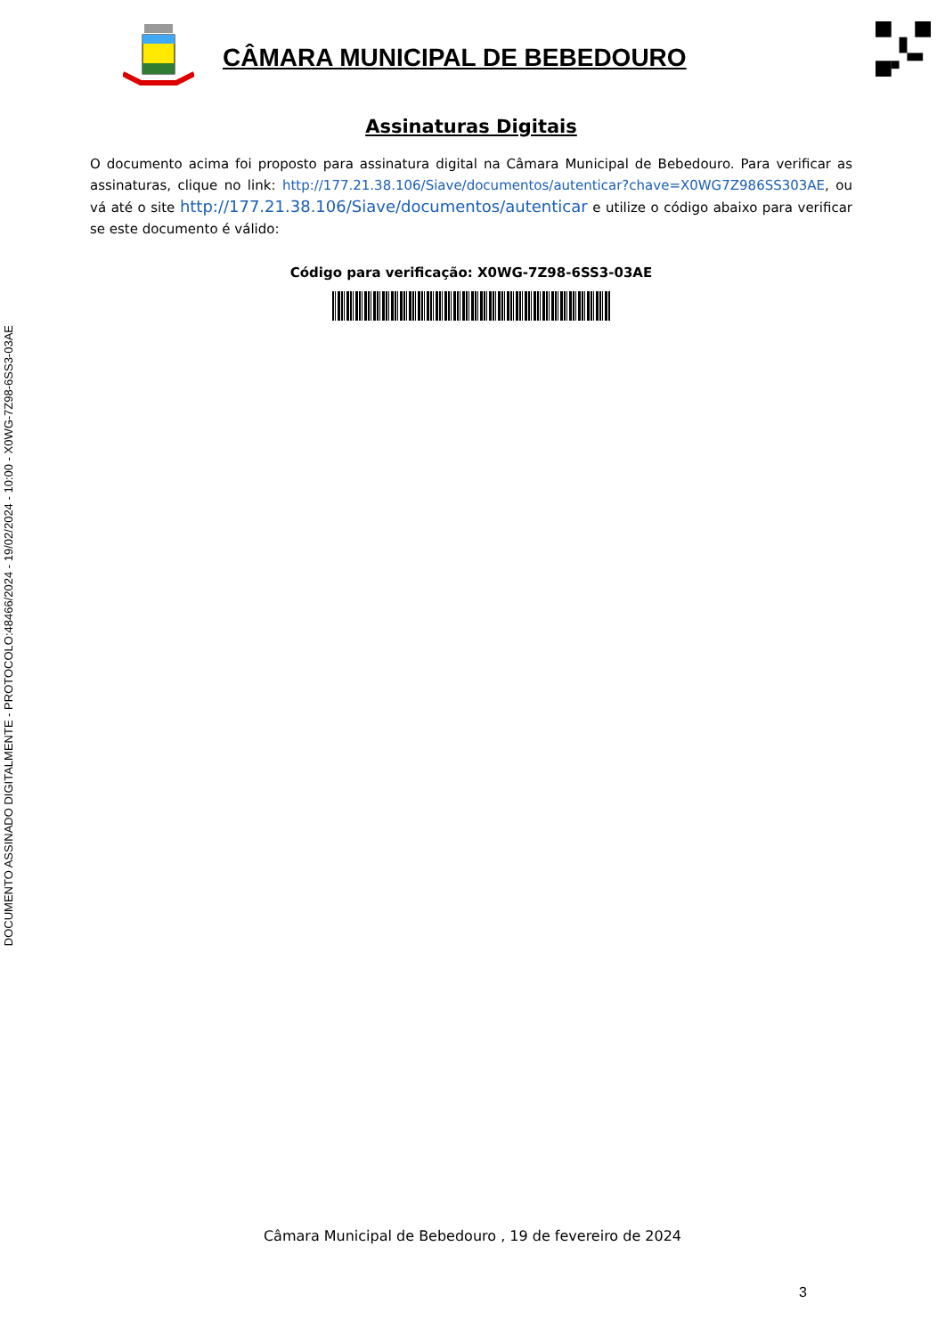DOCUMENTO ASSINADO DIGITALMENTE - PROTOCOLO:48466/2024 - 19/02/2024 - 10:00 - X0WG-7Z98-6SS3-03AE
CÂMARA MUNICIPAL DE BEBEDOURO
Assinaturas Digitais
O documento acima foi proposto para assinatura digital na Câmara Municipal de Bebedouro. Para verificar as assinaturas, clique no link: http://177.21.38.106/Siave/documentos/autenticar?chave=X0WG7Z986SS303AE, ou vá até o site http://177.21.38.106/Siave/documentos/autenticar e utilize o código abaixo para verificar se este documento é válido:
Código para verificação: X0WG-7Z98-6SS3-03AE
Câmara Municipal de Bebedouro , 19 de fevereiro de 2024
3